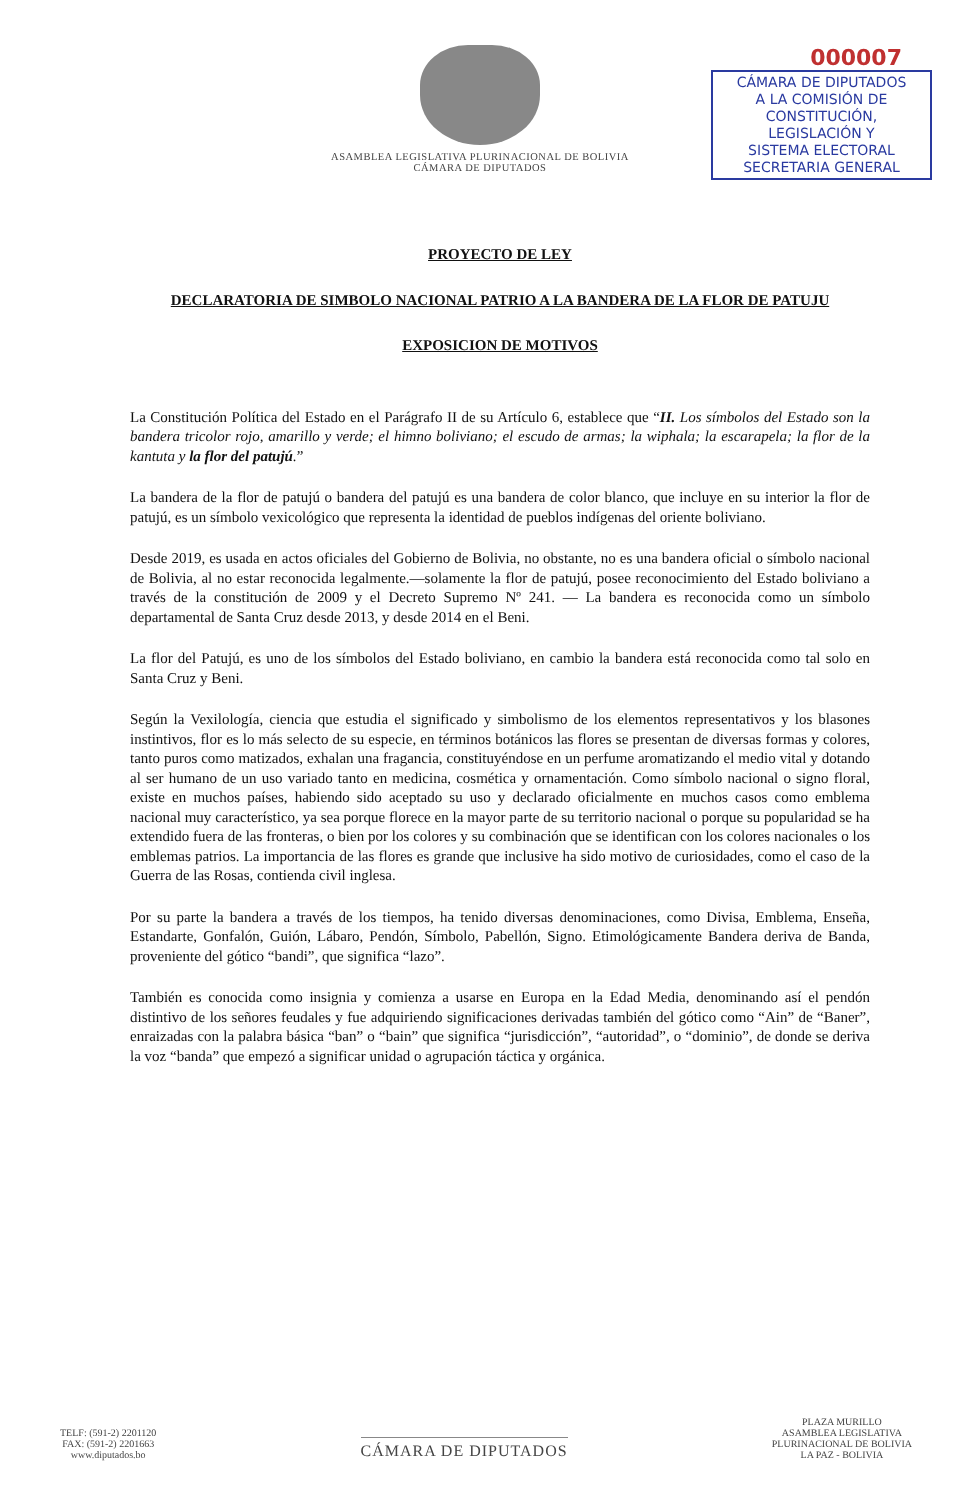ASAMBLEA LEGISLATIVA PLURINACIONAL DE BOLIVIA
CÁMARA DE DIPUTADOS
000007
CÁMARA DE DIPUTADOS
A LA COMISIÓN DE
CONSTITUCIÓN,
LEGISLACIÓN Y
SISTEMA ELECTORAL
SECRETARIA GENERAL
PROYECTO DE LEY
DECLARATORIA DE SIMBOLO NACIONAL PATRIO A LA BANDERA DE LA FLOR DE PATUJU
EXPOSICION DE MOTIVOS
La Constitución Política del Estado en el Parágrafo II de su Artículo 6, establece que “II. Los símbolos del Estado son la bandera tricolor rojo, amarillo y verde; el himno boliviano; el escudo de armas; la wiphala; la escarapela; la flor de la kantuta y la flor del patujú.”
La bandera de la flor de patujú o bandera del patujú es una bandera de color blanco, que incluye en su interior la flor de patujú, es un símbolo vexicológico que representa la identidad de pueblos indígenas del oriente boliviano.
Desde 2019, es usada en actos oficiales del Gobierno de Bolivia, no obstante, no es una bandera oficial o símbolo nacional de Bolivia, al no estar reconocida legalmente.—solamente la flor de patujú, posee reconocimiento del Estado boliviano a través de la constitución de 2009 y el Decreto Supremo Nº 241. — La bandera es reconocida como un símbolo departamental de Santa Cruz desde 2013, y desde 2014 en el Beni.
La flor del Patujú, es uno de los símbolos del Estado boliviano, en cambio la bandera está reconocida como tal solo en Santa Cruz y Beni.
Según la Vexilología, ciencia que estudia el significado y simbolismo de los elementos representativos y los blasones instintivos, flor es lo más selecto de su especie, en términos botánicos las flores se presentan de diversas formas y colores, tanto puros como matizados, exhalan una fragancia, constituyéndose en un perfume aromatizando el medio vital y dotando al ser humano de un uso variado tanto en medicina, cosmética y ornamentación. Como símbolo nacional o signo floral, existe en muchos países, habiendo sido aceptado su uso y declarado oficialmente en muchos casos como emblema nacional muy característico, ya sea porque florece en la mayor parte de su territorio nacional o porque su popularidad se ha extendido fuera de las fronteras, o bien por los colores y su combinación que se identifican con los colores nacionales o los emblemas patrios. La importancia de las flores es grande que inclusive ha sido motivo de curiosidades, como el caso de la Guerra de las Rosas, contienda civil inglesa.
Por su parte la bandera a través de los tiempos, ha tenido diversas denominaciones, como Divisa, Emblema, Enseña, Estandarte, Gonfalón, Guión, Lábaro, Pendón, Símbolo, Pabellón, Signo. Etimológicamente Bandera deriva de Banda, proveniente del gótico “bandi”, que significa “lazo”.
También es conocida como insignia y comienza a usarse en Europa en la Edad Media, denominando así el pendón distintivo de los señores feudales y fue adquiriendo significaciones derivadas también del gótico como “Ain” de “Baner”, enraizadas con la palabra básica “ban” o “bain” que significa “jurisdicción”, “autoridad”, o “dominio”, de donde se deriva la voz “banda” que empezó a significar unidad o agrupación táctica y orgánica.
TELF: (591-2) 2201120
FAX: (591-2) 2201663
www.diputados.bo
CÁMARA DE DIPUTADOS
PLAZA MURILLO
ASAMBLEA LEGISLATIVA
PLURINACIONAL DE BOLIVIA
LA PAZ - BOLIVIA